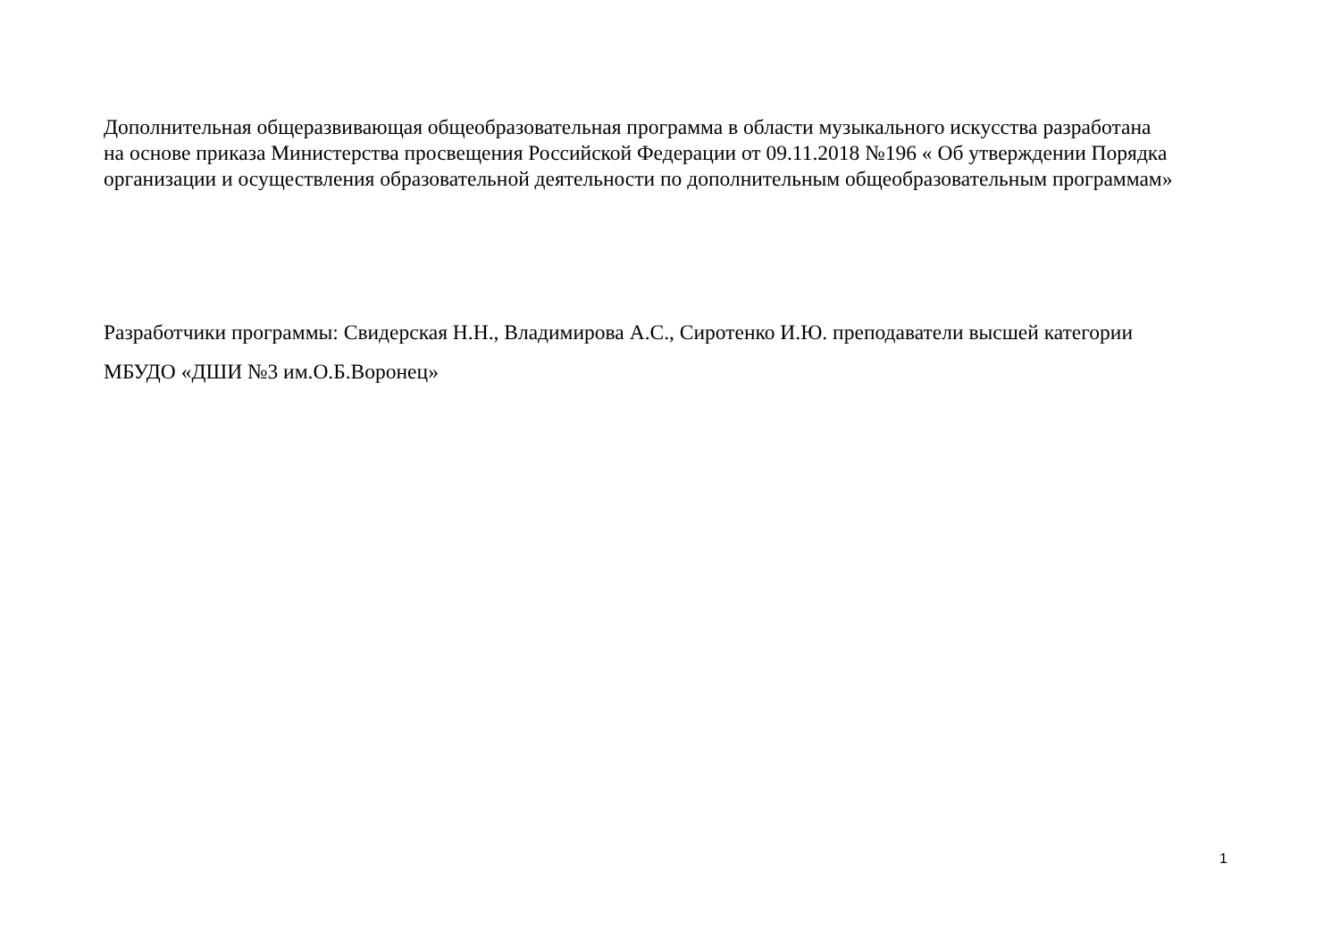Дополнительная общеразвивающая общеобразовательная программа в области музыкального искусства разработана
на основе приказа Министерства просвещения Российской Федерации от 09.11.2018 №196 « Об утверждении Порядка
организации и осуществления образовательной деятельности по дополнительным общеобразовательным программам»
Разработчики программы: Свидерская Н.Н., Владимирова А.С., Сиротенко И.Ю. преподаватели высшей категории
МБУДО «ДШИ №3 им.О.Б.Воронец»
1